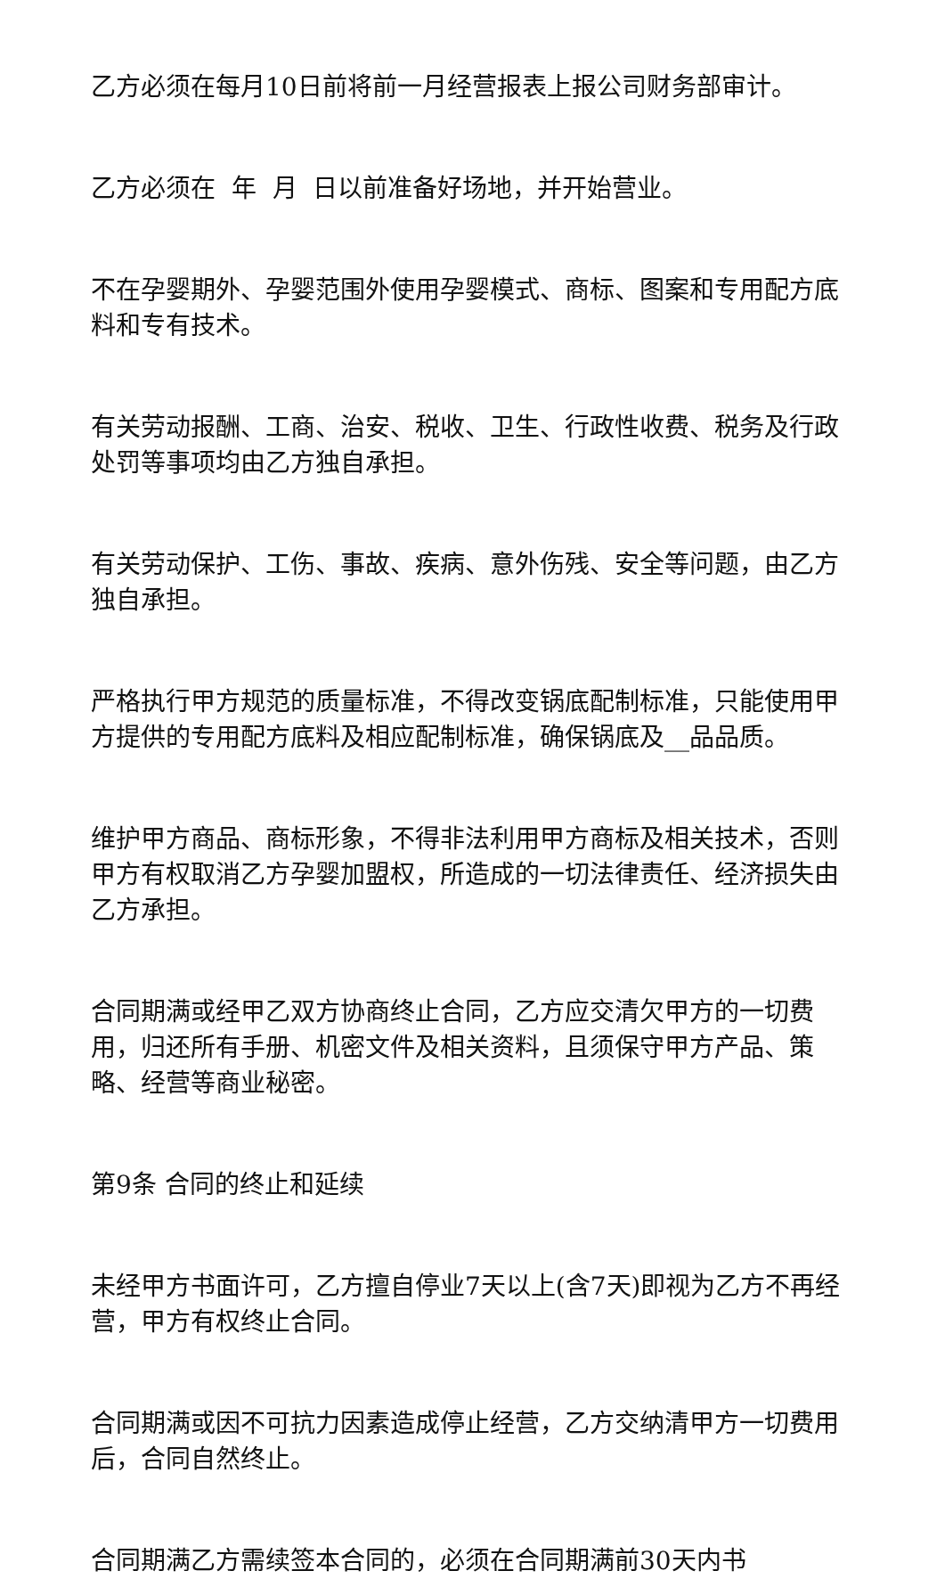乙方必须在每月10日前将前一月经营报表上报公司财务部审计。
乙方必须在 年 月 日以前准备好场地，并开始营业。
不在孕婴期外、孕婴范围外使用孕婴模式、商标、图案和专用配方底料和专有技术。
有关劳动报酬、工商、治安、税收、卫生、行政性收费、税务及行政处罚等事项均由乙方独自承担。
有关劳动保护、工伤、事故、疾病、意外伤残、安全等问题，由乙方独自承担。
严格执行甲方规范的质量标准，不得改变锅底配制标准，只能使用甲方提供的专用配方底料及相应配制标准，确保锅底及__品品质。
维护甲方商品、商标形象，不得非法利用甲方商标及相关技术，否则甲方有权取消乙方孕婴加盟权，所造成的一切法律责任、经济损失由乙方承担。
合同期满或经甲乙双方协商终止合同，乙方应交清欠甲方的一切费用，归还所有手册、机密文件及相关资料，且须保守甲方产品、策略、经营等商业秘密。
第9条 合同的终止和延续
未经甲方书面许可，乙方擅自停业7天以上(含7天)即视为乙方不再经营，甲方有权终止合同。
合同期满或因不可抗力因素造成停止经营，乙方交纳清甲方一切费用后，合同自然终止。
合同期满乙方需续签本合同的，必须在合同期满前30天内书